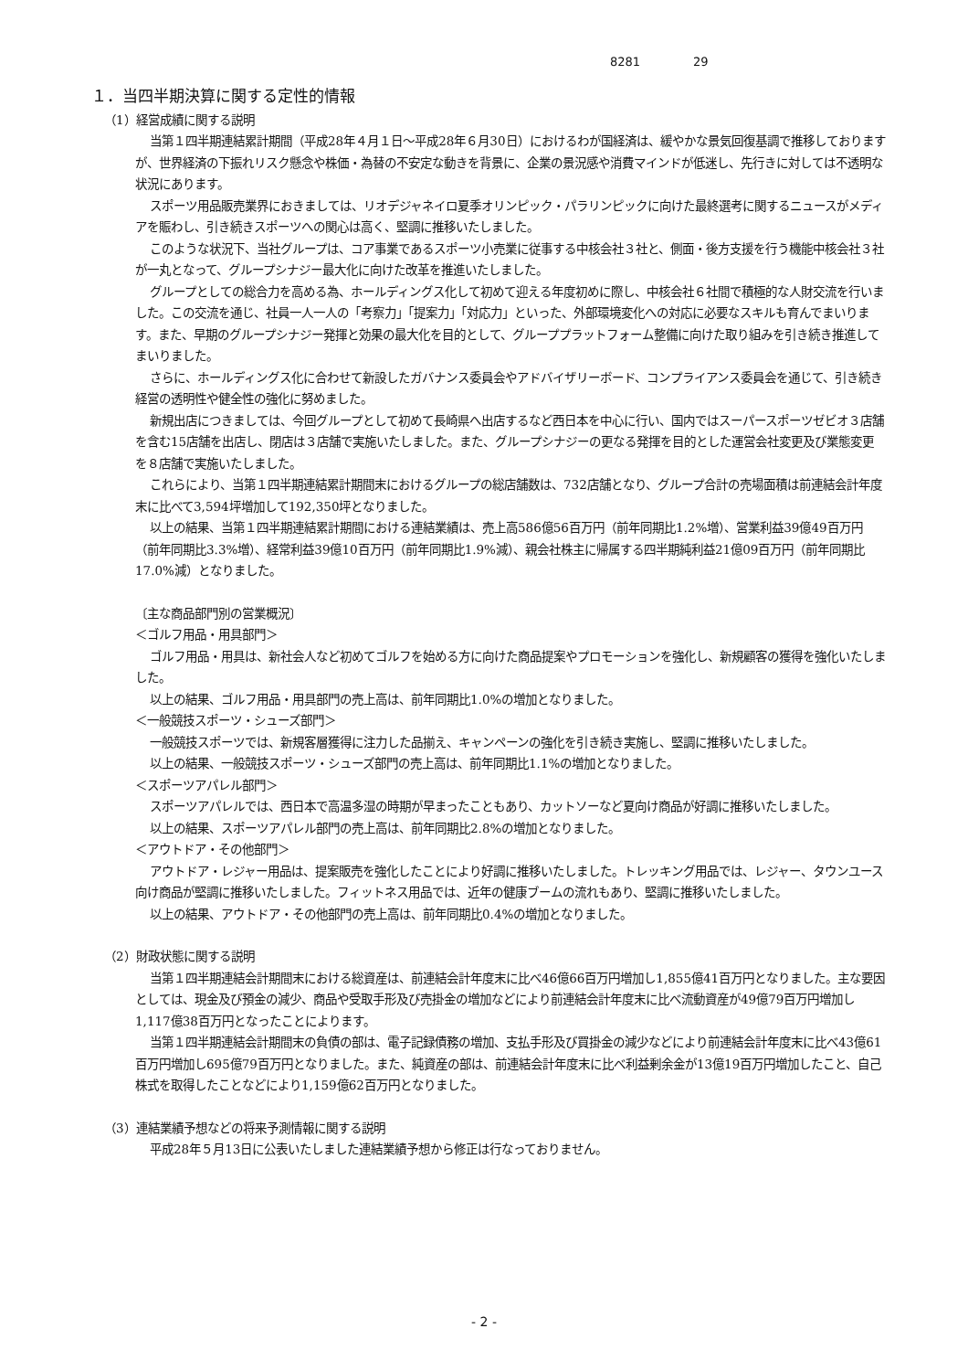8281 29
１．当四半期決算に関する定性的情報
（1）経営成績に関する説明
当第１四半期連結累計期間（平成28年４月１日～平成28年６月30日）におけるわが国経済は、緩やかな景気回復基調で推移しておりますが、世界経済の下振れリスク懸念や株価・為替の不安定な動きを背景に、企業の景況感や消費マインドが低迷し、先行きに対しては不透明な状況にあります。
スポーツ用品販売業界におきましては、リオデジャネイロ夏季オリンピック・パラリンピックに向けた最終選考に関するニュースがメディアを賑わし、引き続きスポーツへの関心は高く、堅調に推移いたしました。
このような状況下、当社グループは、コア事業であるスポーツ小売業に従事する中核会社３社と、側面・後方支援を行う機能中核会社３社が一丸となって、グループシナジー最大化に向けた改革を推進いたしました。
グループとしての総合力を高める為、ホールディングス化して初めて迎える年度初めに際し、中核会社６社間で積極的な人財交流を行いました。この交流を通じ、社員一人一人の「考察力」「提案力」「対応力」といった、外部環境変化への対応に必要なスキルも育んでまいります。また、早期のグループシナジー発揮と効果の最大化を目的として、グループプラットフォーム整備に向けた取り組みを引き続き推進してまいりました。
さらに、ホールディングス化に合わせて新設したガバナンス委員会やアドバイザリーボード、コンプライアンス委員会を通じて、引き続き経営の透明性や健全性の強化に努めました。
新規出店につきましては、今回グループとして初めて長崎県へ出店するなど西日本を中心に行い、国内ではスーパースポーツゼビオ３店舗を含む15店舗を出店し、閉店は３店舗で実施いたしました。また、グループシナジーの更なる発揮を目的とした運営会社変更及び業態変更を８店舗で実施いたしました。
これらにより、当第１四半期連結累計期間末におけるグループの総店舗数は、732店舗となり、グループ合計の売場面積は前連結会計年度末に比べて3,594坪増加して192,350坪となりました。
以上の結果、当第１四半期連結累計期間における連結業績は、売上高586億56百万円（前年同期比1.2%増）、営業利益39億49百万円（前年同期比3.3%増）、経常利益39億10百万円（前年同期比1.9%減）、親会社株主に帰属する四半期純利益21億09百万円（前年同期比17.0%減）となりました。
〔主な商品部門別の営業概況〕
＜ゴルフ用品・用具部門＞
ゴルフ用品・用具は、新社会人など初めてゴルフを始める方に向けた商品提案やプロモーションを強化し、新規顧客の獲得を強化いたしました。
以上の結果、ゴルフ用品・用具部門の売上高は、前年同期比1.0%の増加となりました。
＜一般競技スポーツ・シューズ部門＞
一般競技スポーツでは、新規客層獲得に注力した品揃え、キャンペーンの強化を引き続き実施し、堅調に推移いたしました。
以上の結果、一般競技スポーツ・シューズ部門の売上高は、前年同期比1.1%の増加となりました。
＜スポーツアパレル部門＞
スポーツアパレルでは、西日本で高温多湿の時期が早まったこともあり、カットソーなど夏向け商品が好調に推移いたしました。
以上の結果、スポーツアパレル部門の売上高は、前年同期比2.8%の増加となりました。
＜アウトドア・その他部門＞
アウトドア・レジャー用品は、提案販売を強化したことにより好調に推移いたしました。トレッキング用品では、レジャー、タウンユース向け商品が堅調に推移いたしました。フィットネス用品では、近年の健康ブームの流れもあり、堅調に推移いたしました。
以上の結果、アウトドア・その他部門の売上高は、前年同期比0.4%の増加となりました。
（2）財政状態に関する説明
当第１四半期連結会計期間末における総資産は、前連結会計年度末に比べ46億66百万円増加し1,855億41百万円となりました。主な要因としては、現金及び預金の減少、商品や受取手形及び売掛金の増加などにより前連結会計年度末に比べ流動資産が49億79百万円増加し1,117億38百万円となったことによります。
当第１四半期連結会計期間末の負債の部は、電子記録債務の増加、支払手形及び買掛金の減少などにより前連結会計年度末に比べ43億61百万円増加し695億79百万円となりました。また、純資産の部は、前連結会計年度末に比べ利益剰余金が13億19百万円増加したこと、自己株式を取得したことなどにより1,159億62百万円となりました。
（3）連結業績予想などの将来予測情報に関する説明
平成28年５月13日に公表いたしました連結業績予想から修正は行なっておりません。
- 2 -